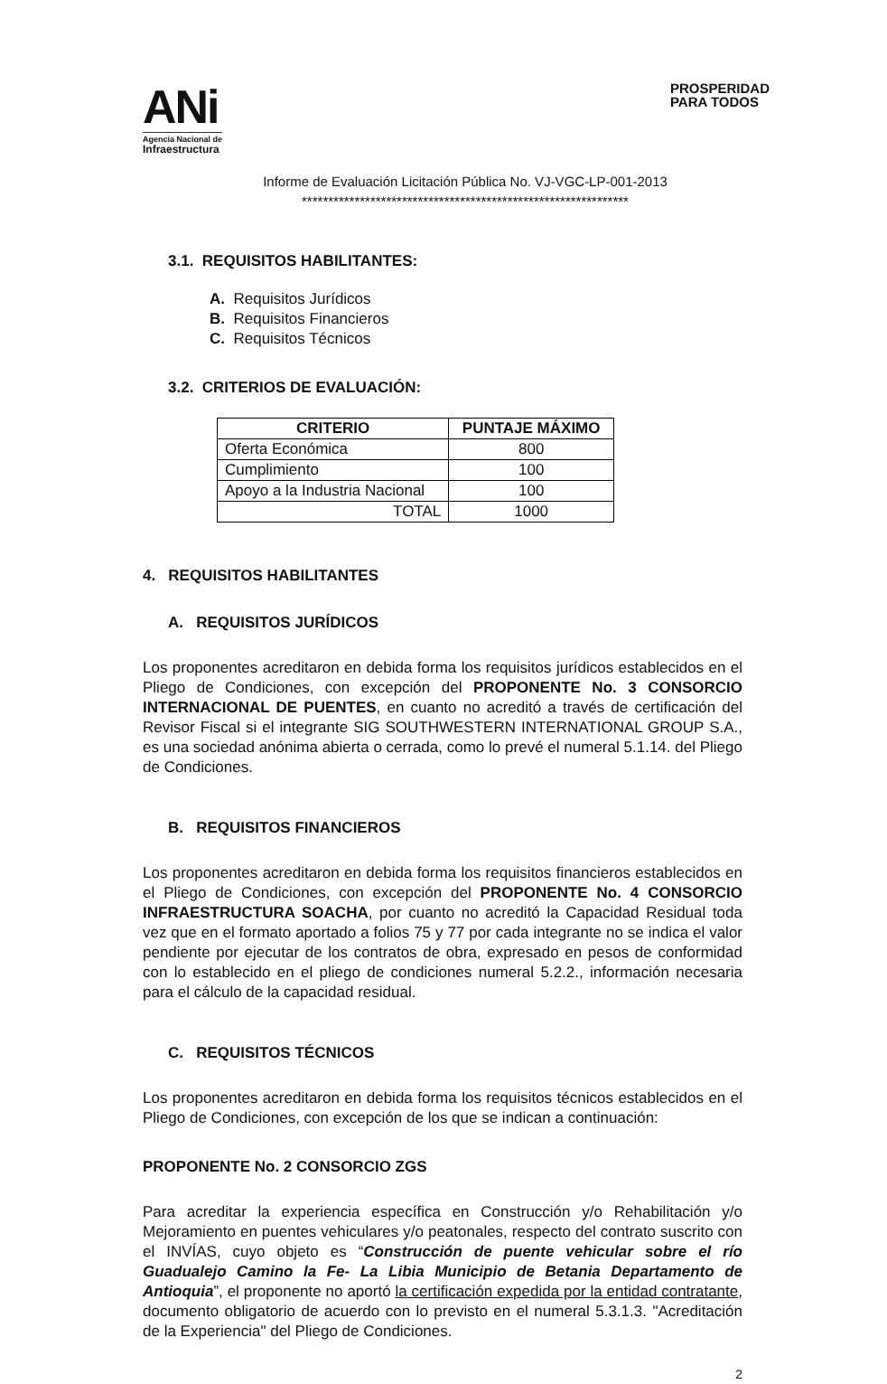ANi
Agencia Nacional de
Infraestructura
PROSPERIDAD
PARA TODOS
Informe de Evaluación Licitación Pública No. VJ-VGC-LP-001-2013
**************************************************************
3.1. REQUISITOS HABILITANTES:
A. Requisitos Jurídicos
B. Requisitos Financieros
C. Requisitos Técnicos
3.2. CRITERIOS DE EVALUACIÓN:
| CRITERIO | PUNTAJE MÁXIMO |
| --- | --- |
| Oferta Económica | 800 |
| Cumplimiento | 100 |
| Apoyo a la Industria Nacional | 100 |
| TOTAL | 1000 |
4. REQUISITOS HABILITANTES
A. REQUISITOS JURÍDICOS
Los proponentes acreditaron en debida forma los requisitos jurídicos establecidos en el Pliego de Condiciones, con excepción del PROPONENTE No. 3 CONSORCIO INTERNACIONAL DE PUENTES, en cuanto no acreditó a través de certificación del Revisor Fiscal si el integrante SIG SOUTHWESTERN INTERNATIONAL GROUP S.A., es una sociedad anónima abierta o cerrada, como lo prevé el numeral 5.1.14. del Pliego de Condiciones.
B. REQUISITOS FINANCIEROS
Los proponentes acreditaron en debida forma los requisitos financieros establecidos en el Pliego de Condiciones, con excepción del PROPONENTE No. 4 CONSORCIO INFRAESTRUCTURA SOACHA, por cuanto no acreditó la Capacidad Residual toda vez que en el formato aportado a folios 75 y 77 por cada integrante no se indica el valor pendiente por ejecutar de los contratos de obra, expresado en pesos de conformidad con lo establecido en el pliego de condiciones numeral 5.2.2., información necesaria para el cálculo de la capacidad residual.
C. REQUISITOS TÉCNICOS
Los proponentes acreditaron en debida forma los requisitos técnicos establecidos en el Pliego de Condiciones, con excepción de los que se indican a continuación:
PROPONENTE No. 2 CONSORCIO ZGS
Para acreditar la experiencia específica en Construcción y/o Rehabilitación y/o Mejoramiento en puentes vehiculares y/o peatonales, respecto del contrato suscrito con el INVÍAS, cuyo objeto es “Construcción de puente vehicular sobre el río Guadualejo Camino la Fe- La Libia Municipio de Betania Departamento de Antioquia”, el proponente no aportó la certificación expedida por la entidad contratante, documento obligatorio de acuerdo con lo previsto en el numeral 5.3.1.3. "Acreditación de la Experiencia" del Pliego de Condiciones.
2